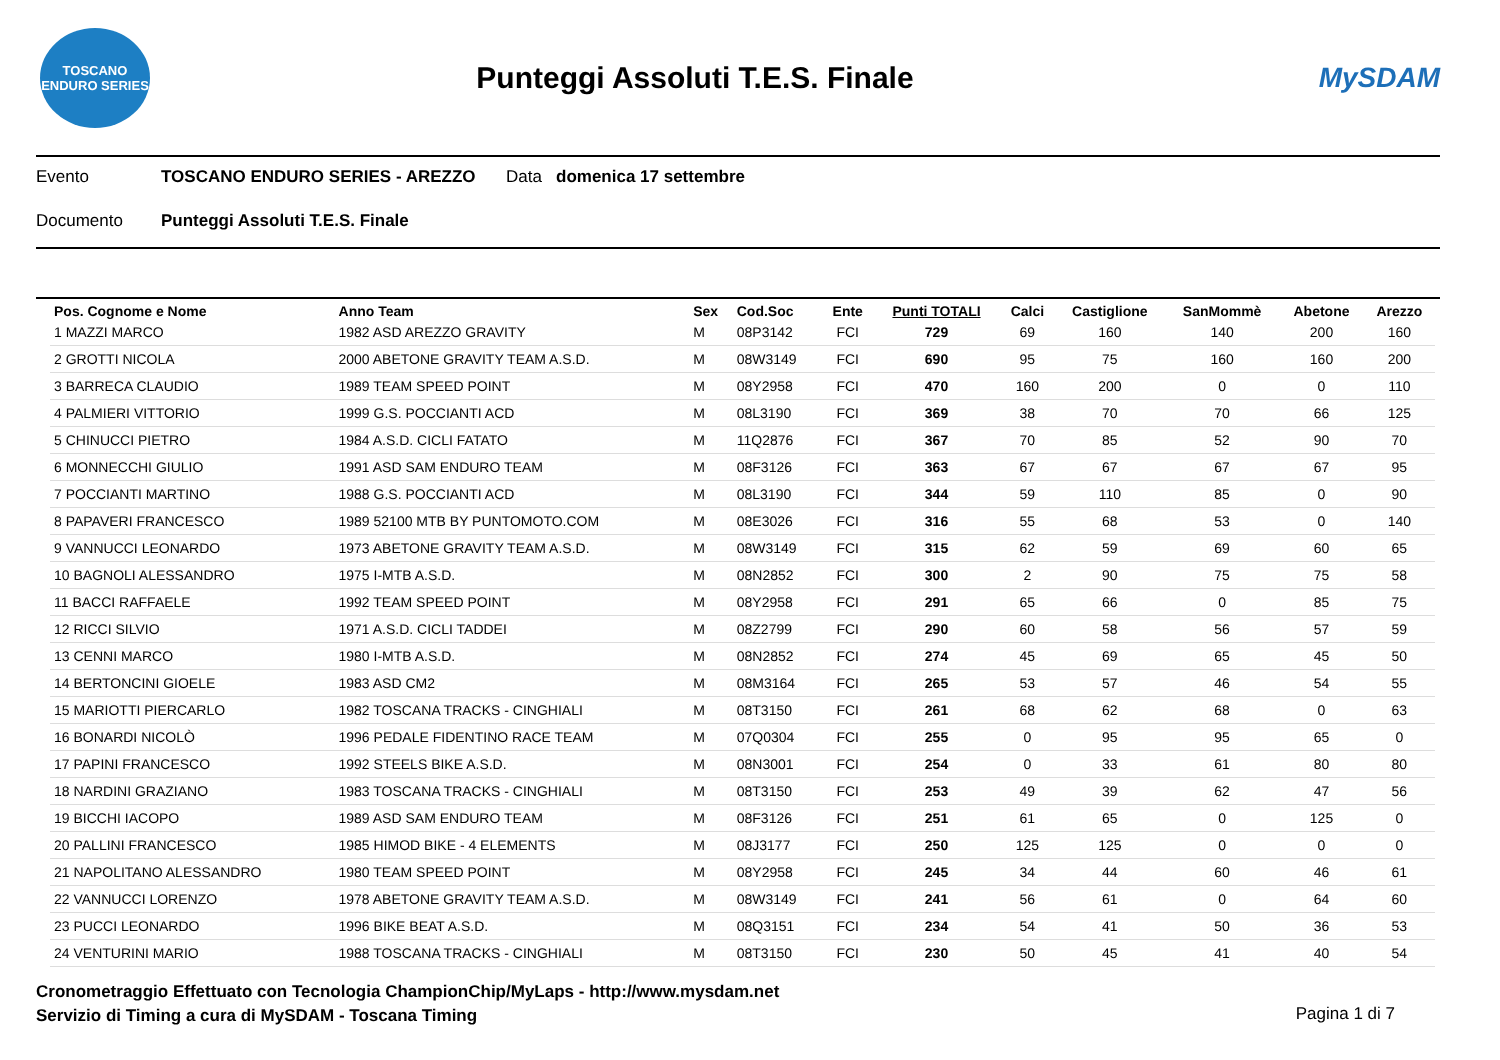TOSCANO ENDURO SERIES
Punteggi Assoluti T.E.S. Finale
MySDAM
Evento TOSCANO ENDURO SERIES - AREZZO Data domenica 17 settembre
Documento Punteggi Assoluti T.E.S. Finale
| Pos. Cognome e Nome | Anno Team | Sex | Cod.Soc | Ente | Punti TOTALI | Calci | Castiglione | SanMommè | Abetone | Arezzo |
| --- | --- | --- | --- | --- | --- | --- | --- | --- | --- | --- |
| 1 MAZZI MARCO | 1982 ASD AREZZO GRAVITY | M | 08P3142 | FCI | 729 | 69 | 160 | 140 | 200 | 160 |
| 2 GROTTI NICOLA | 2000 ABETONE GRAVITY TEAM A.S.D. | M | 08W3149 | FCI | 690 | 95 | 75 | 160 | 160 | 200 |
| 3 BARRECA CLAUDIO | 1989 TEAM SPEED POINT | M | 08Y2958 | FCI | 470 | 160 | 200 | 0 | 0 | 110 |
| 4 PALMIERI VITTORIO | 1999 G.S. POCCIANTI ACD | M | 08L3190 | FCI | 369 | 38 | 70 | 70 | 66 | 125 |
| 5 CHINUCCI PIETRO | 1984 A.S.D. CICLI FATATO | M | 11Q2876 | FCI | 367 | 70 | 85 | 52 | 90 | 70 |
| 6 MONNECCHI GIULIO | 1991 ASD SAM ENDURO TEAM | M | 08F3126 | FCI | 363 | 67 | 67 | 67 | 67 | 95 |
| 7 POCCIANTI MARTINO | 1988 G.S. POCCIANTI ACD | M | 08L3190 | FCI | 344 | 59 | 110 | 85 | 0 | 90 |
| 8 PAPAVERI FRANCESCO | 1989 52100 MTB BY PUNTOMOTO.COM | M | 08E3026 | FCI | 316 | 55 | 68 | 53 | 0 | 140 |
| 9 VANNUCCI LEONARDO | 1973 ABETONE GRAVITY TEAM A.S.D. | M | 08W3149 | FCI | 315 | 62 | 59 | 69 | 60 | 65 |
| 10 BAGNOLI ALESSANDRO | 1975 I-MTB A.S.D. | M | 08N2852 | FCI | 300 | 2 | 90 | 75 | 75 | 58 |
| 11 BACCI RAFFAELE | 1992 TEAM SPEED POINT | M | 08Y2958 | FCI | 291 | 65 | 66 | 0 | 85 | 75 |
| 12 RICCI SILVIO | 1971 A.S.D. CICLI TADDEI | M | 08Z2799 | FCI | 290 | 60 | 58 | 56 | 57 | 59 |
| 13 CENNI MARCO | 1980 I-MTB A.S.D. | M | 08N2852 | FCI | 274 | 45 | 69 | 65 | 45 | 50 |
| 14 BERTONCINI GIOELE | 1983 ASD CM2 | M | 08M3164 | FCI | 265 | 53 | 57 | 46 | 54 | 55 |
| 15 MARIOTTI PIERCARLO | 1982 TOSCANA TRACKS - CINGHIALI | M | 08T3150 | FCI | 261 | 68 | 62 | 68 | 0 | 63 |
| 16 BONARDI NICOLÒ | 1996 PEDALE FIDENTINO RACE TEAM | M | 07Q0304 | FCI | 255 | 0 | 95 | 95 | 65 | 0 |
| 17 PAPINI FRANCESCO | 1992 STEELS BIKE A.S.D. | M | 08N3001 | FCI | 254 | 0 | 33 | 61 | 80 | 80 |
| 18 NARDINI GRAZIANO | 1983 TOSCANA TRACKS - CINGHIALI | M | 08T3150 | FCI | 253 | 49 | 39 | 62 | 47 | 56 |
| 19 BICCHI IACOPO | 1989 ASD SAM ENDURO TEAM | M | 08F3126 | FCI | 251 | 61 | 65 | 0 | 125 | 0 |
| 20 PALLINI FRANCESCO | 1985 HIMOD BIKE - 4 ELEMENTS | M | 08J3177 | FCI | 250 | 125 | 125 | 0 | 0 | 0 |
| 21 NAPOLITANO ALESSANDRO | 1980 TEAM SPEED POINT | M | 08Y2958 | FCI | 245 | 34 | 44 | 60 | 46 | 61 |
| 22 VANNUCCI LORENZO | 1978 ABETONE GRAVITY TEAM A.S.D. | M | 08W3149 | FCI | 241 | 56 | 61 | 0 | 64 | 60 |
| 23 PUCCI LEONARDO | 1996 BIKE BEAT A.S.D. | M | 08Q3151 | FCI | 234 | 54 | 41 | 50 | 36 | 53 |
| 24 VENTURINI MARIO | 1988 TOSCANA TRACKS - CINGHIALI | M | 08T3150 | FCI | 230 | 50 | 45 | 41 | 40 | 54 |
Cronometraggio Effettuato con Tecnologia ChampionChip/MyLaps - http://www.mysdam.net
Servizio di Timing a cura di MySDAM - Toscana Timing
Pagina 1 di 7